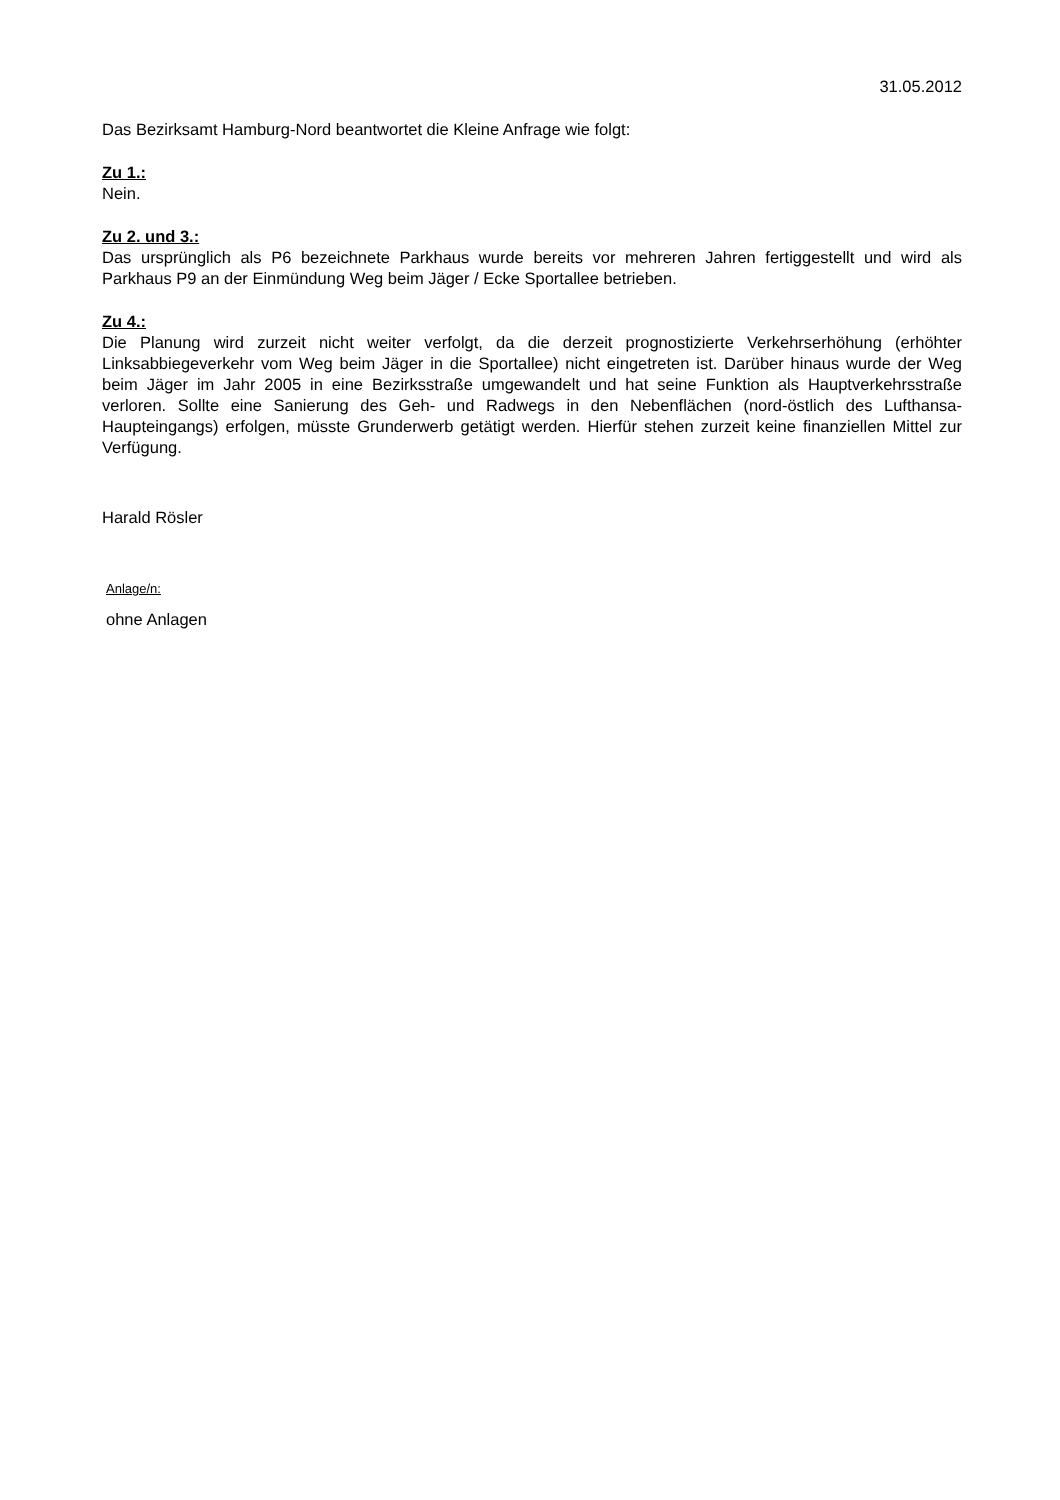31.05.2012
Das Bezirksamt Hamburg-Nord beantwortet die Kleine Anfrage wie folgt:
Zu 1.:
Nein.
Zu 2. und 3.:
Das ursprünglich als P6 bezeichnete Parkhaus wurde bereits vor mehreren Jahren fertiggestellt und wird als Parkhaus P9 an der Einmündung Weg beim Jäger / Ecke Sportallee betrieben.
Zu 4.:
Die Planung wird zurzeit nicht weiter verfolgt, da die derzeit prognostizierte Verkehrserhöhung (erhöhter Linksabbiegeverkehr vom Weg beim Jäger in die Sportallee) nicht eingetreten ist. Darüber hinaus wurde der Weg beim Jäger im Jahr 2005 in eine Bezirksstraße umgewandelt und hat seine Funktion als Hauptverkehrsstraße verloren. Sollte eine Sanierung des Geh- und Radwegs in den Nebenflächen (nord-östlich des Lufthansa-Haupteingangs) erfolgen, müsste Grunderwerb getätigt werden. Hierfür stehen zurzeit keine finanziellen Mittel zur Verfügung.
Harald Rösler
Anlage/n:
ohne Anlagen